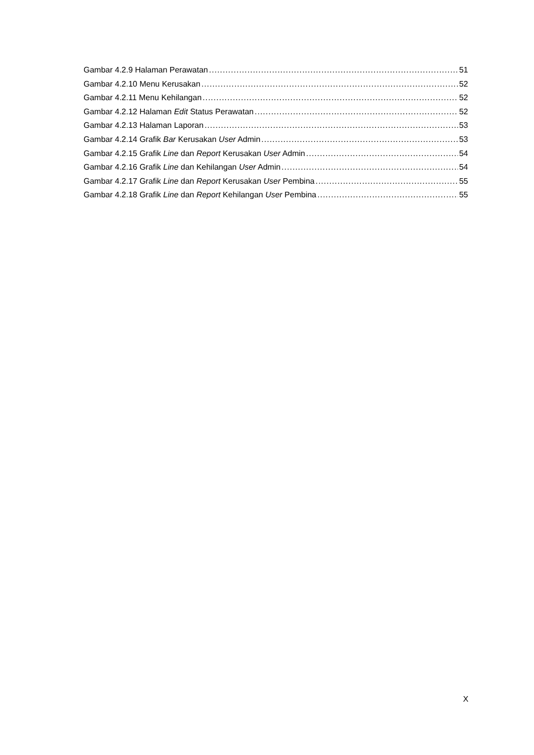Gambar 4.2.9 Halaman Perawatan 51
Gambar 4.2.10 Menu Kerusakan 52
Gambar 4.2.11 Menu Kehilangan 52
Gambar 4.2.12 Halaman Edit Status Perawatan 52
Gambar 4.2.13 Halaman Laporan 53
Gambar 4.2.14 Grafik Bar Kerusakan User Admin 53
Gambar 4.2.15 Grafik Line dan Report Kerusakan User Admin 54
Gambar 4.2.16 Grafik Line dan Kehilangan User Admin 54
Gambar 4.2.17 Grafik Line dan Report Kerusakan User Pembina 55
Gambar 4.2.18 Grafik Line dan Report Kehilangan User Pembina 55
X